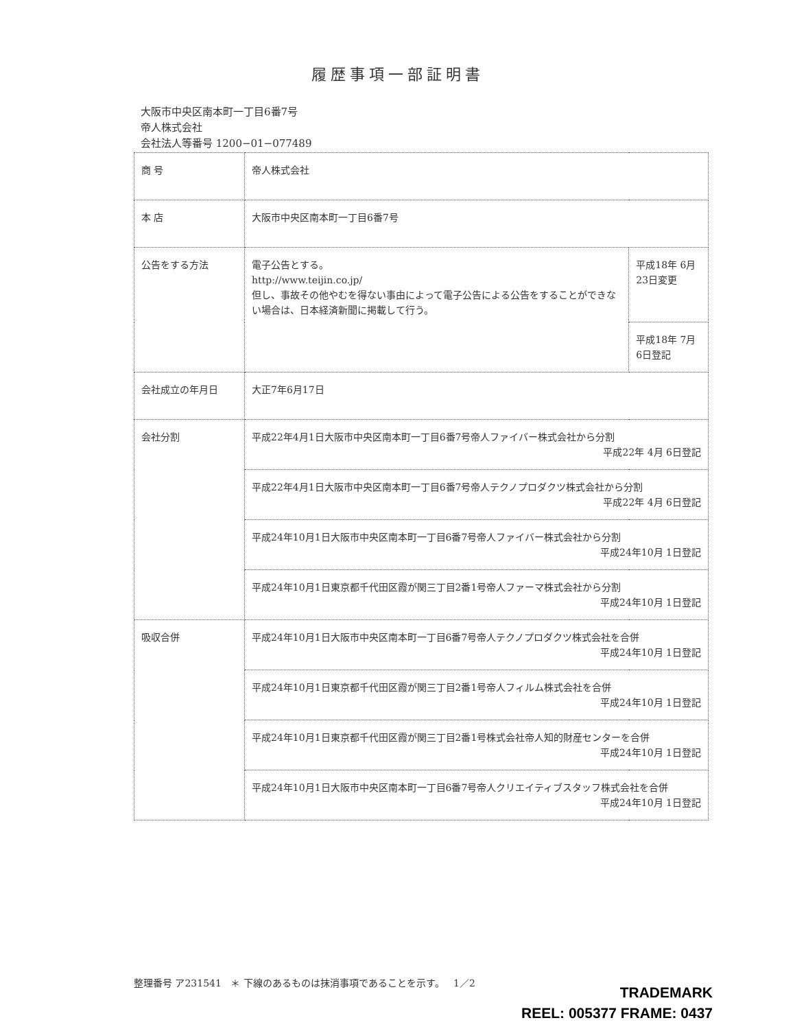履歴事項一部証明書
大阪市中央区南本町一丁目6番7号
帝人株式会社
会社法人等番号 1200−01−077489
| 商 号 | 帝人株式会社 | |
| 本 店 | 大阪市中央区南本町一丁目6番7号 | |
| 公告をする方法 | 電子公告とする。 http://www.teijin.co.jp/ 但し、事故その他やむを得ない事由によって電子公告による公告をすることができない場合は、日本経済新聞に掲載して行う。 | 平成18年 6月23日変更 |
| | | 平成18年 7月 6日登記 |
| 会社成立の年月日 | 大正7年6月17日 | |
| 会社分割 | 平成22年4月1日大阪市中央区南本町一丁目6番7号帝人ファイバー株式会社から分割 平成22年 4月 6日登記 | |
| | 平成22年4月1日大阪市中央区南本町一丁目6番7号帝人テクノプロダクツ株式会社から分割 平成22年 4月 6日登記 | |
| | 平成24年10月1日大阪市中央区南本町一丁目6番7号帝人ファイバー株式会社から分割 平成24年10月 1日登記 | |
| | 平成24年10月1日東京都千代田区霞が関三丁目2番1号帝人ファーマ株式会社から分割 平成24年10月 1日登記 | |
| 吸収合併 | 平成24年10月1日大阪市中央区南本町一丁目6番7号帝人テクノプロダクツ株式会社を合併 平成24年10月 1日登記 | |
| | 平成24年10月1日東京都千代田区霞が関三丁目2番1号帝人フィルム株式会社を合併 平成24年10月 1日登記 | |
| | 平成24年10月1日東京都千代田区霞が関三丁目2番1号株式会社帝人知的財産センターを合併 平成24年10月 1日登記 | |
| | 平成24年10月1日大阪市中央区南本町一丁目6番7号帝人クリエイティブスタッフ株式会社を合併 平成24年10月 1日登記 | |
整理番号 ア231541 ＊ 下線のあるものは抹消事項であることを示す。 1／2
TRADEMARK
REEL: 005377 FRAME: 0437